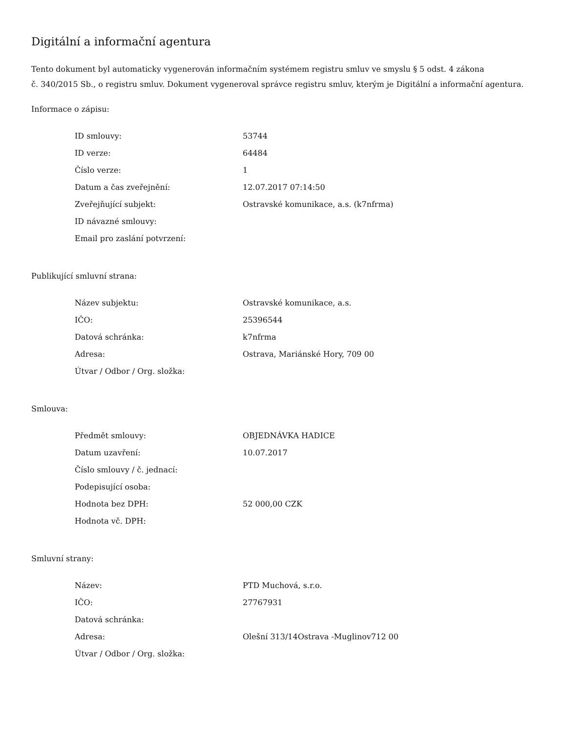Digitální a informační agentura
Tento dokument byl automaticky vygenerován informačním systémem registru smluv ve smyslu § 5 odst. 4 zákona
č. 340/2015 Sb., o registru smluv. Dokument vygeneroval správce registru smluv, kterým je Digitální a informační agentura.
Informace o zápisu:
| ID smlouvy: | 53744 |
| ID verze: | 64484 |
| Číslo verze: | 1 |
| Datum a čas zveřejnění: | 12.07.2017 07:14:50 |
| Zveřejňující subjekt: | Ostravské komunikace, a.s. (k7nfrma) |
| ID návazné smlouvy: | |
| Email pro zaslání potvrzení: | |
Publikující smluvní strana:
| Název subjektu: | Ostravské komunikace, a.s. |
| IČO: | 25396544 |
| Datová schránka: | k7nfrma |
| Adresa: | Ostrava, Mariánské Hory, 709 00 |
| Útvar / Odbor / Org. složka: | |
Smlouva:
| Předmět smlouvy: | OBJEDNÁVKA HADICE |
| Datum uzavření: | 10.07.2017 |
| Číslo smlouvy / č. jednací: | |
| Podepisující osoba: | |
| Hodnota bez DPH: | 52 000,00 CZK |
| Hodnota vč. DPH: | |
Smluvní strany:
| Název: | PTD Muchová, s.r.o. |
| IČO: | 27767931 |
| Datová schránka: | |
| Adresa: | Olešní 313/14Ostrava -Muglinov712 00 |
| Útvar / Odbor / Org. složka: | |